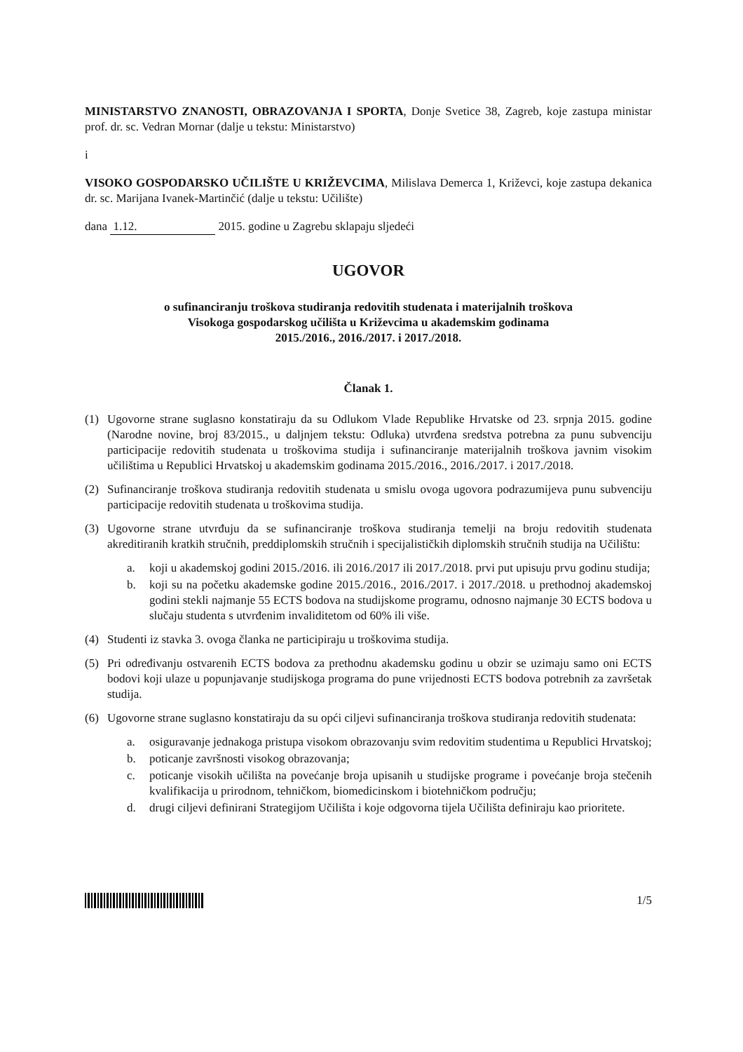MINISTARSTVO ZNANOSTI, OBRAZOVANJA I SPORTA, Donje Svetice 38, Zagreb, koje zastupa ministar prof. dr. sc. Vedran Mornar (dalje u tekstu: Ministarstvo)
i
VISOKO GOSPODARSKO UČILIŠTE U KRIŽEVCIMA, Milislava Demerca 1, Križevci, koje zastupa dekanica dr. sc. Marijana Ivanek-Martinčić (dalje u tekstu: Učilište)
dana 1.12. 2015. godine u Zagrebu sklapaju sljedeći
UGOVOR
o sufinanciranju troškova studiranja redovitih studenata i materijalnih troškova
Visokoga gospodarskog učilišta u Križevcima u akademskim godinama
2015./2016., 2016./2017. i 2017./2018.
Članak 1.
(1) Ugovorne strane suglasno konstatiraju da su Odlukom Vlade Republike Hrvatske od 23. srpnja 2015. godine (Narodne novine, broj 83/2015., u daljnjem tekstu: Odluka) utvrđena sredstva potrebna za punu subvenciju participacije redovitih studenata u troškovima studija i sufinanciranje materijalnih troškova javnim visokim učilištima u Republici Hrvatskoj u akademskim godinama 2015./2016., 2016./2017. i 2017./2018.
(2) Sufinanciranje troškova studiranja redovitih studenata u smislu ovoga ugovora podrazumijeva punu subvenciju participacije redovitih studenata u troškovima studija.
(3) Ugovorne strane utvrđuju da se sufinanciranje troškova studiranja temelji na broju redovitih studenata akreditiranih kratkih stručnih, preddiplomskih stručnih i specijalističkih diplomskih stručnih studija na Učilištu:
a. koji u akademskoj godini 2015./2016. ili 2016./2017 ili 2017./2018. prvi put upisuju prvu godinu studija;
b. koji su na početku akademske godine 2015./2016., 2016./2017. i 2017./2018. u prethodnoj akademskoj godini stekli najmanje 55 ECTS bodova na studijskome programu, odnosno najmanje 30 ECTS bodova u slučaju studenta s utvrđenim invaliditetom od 60% ili više.
(4) Studenti iz stavka 3. ovoga članka ne participiraju u troškovima studija.
(5) Pri određivanju ostvarenih ECTS bodova za prethodnu akademsku godinu u obzir se uzimaju samo oni ECTS bodovi koji ulaze u popunjavanje studijskoga programa do pune vrijednosti ECTS bodova potrebnih za završetak studija.
(6) Ugovorne strane suglasno konstatiraju da su opći ciljevi sufinanciranja troškova studiranja redovitih studenata:
a. osiguravanje jednakoga pristupa visokom obrazovanju svim redovitim studentima u Republici Hrvatskoj;
b. poticanje završnosti visokog obrazovanja;
c. poticanje visokih učilišta na povećanje broja upisanih u studijske programe i povećanje broja stečenih kvalifikacija u prirodnom, tehničkom, biomedicinskom i biotehničkom području;
d. drugi ciljevi definirani Strategijom Učilišta i koje odgovorna tijela Učilišta definiraju kao prioritete.
1/5